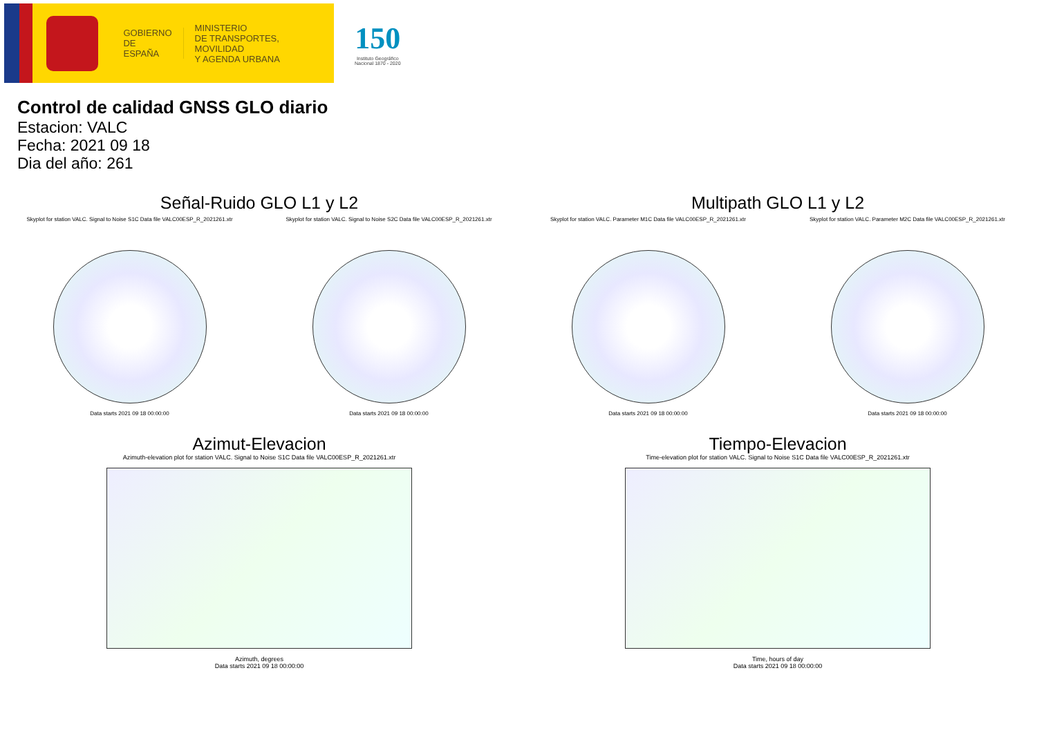GOBIERNO
DE ESPAÑA
MINISTERIO
DE TRANSPORTES, MOVILIDAD
Y AGENDA URBANA
150
Instituto Geográfico
Nacional 1870 - 2020
Control de calidad GNSS GLO diario
Estacion: VALC
Fecha: 2021 09 18
Dia del año: 261
Señal-Ruido GLO L1 y L2
Skyplot for station VALC. Signal to Noise S1C Data file VALC00ESP_R_2021261.xtr Skyplot for station VALC. Signal to Noise S2C Data file VALC00ESP_R_2021261.xtr
Data starts 2021 09 18 00:00:00 Data starts 2021 09 18 00:00:00
Multipath GLO L1 y L2
Skyplot for station VALC. Parameter M1C Data file VALC00ESP_R_2021261.xtr Skyplot for station VALC. Parameter M2C Data file VALC00ESP_R_2021261.xtr
Data starts 2021 09 18 00:00:00 Data starts 2021 09 18 00:00:00
Azimut-Elevacion
Azimuth-elevation plot for station VALC. Signal to Noise S1C Data file VALC00ESP_R_2021261.xtr
Azimuth, degrees
Data starts 2021 09 18 00:00:00
Tiempo-Elevacion
Time-elevation plot for station VALC. Signal to Noise S1C Data file VALC00ESP_R_2021261.xtr
Time, hours of day
Data starts 2021 09 18 00:00:00